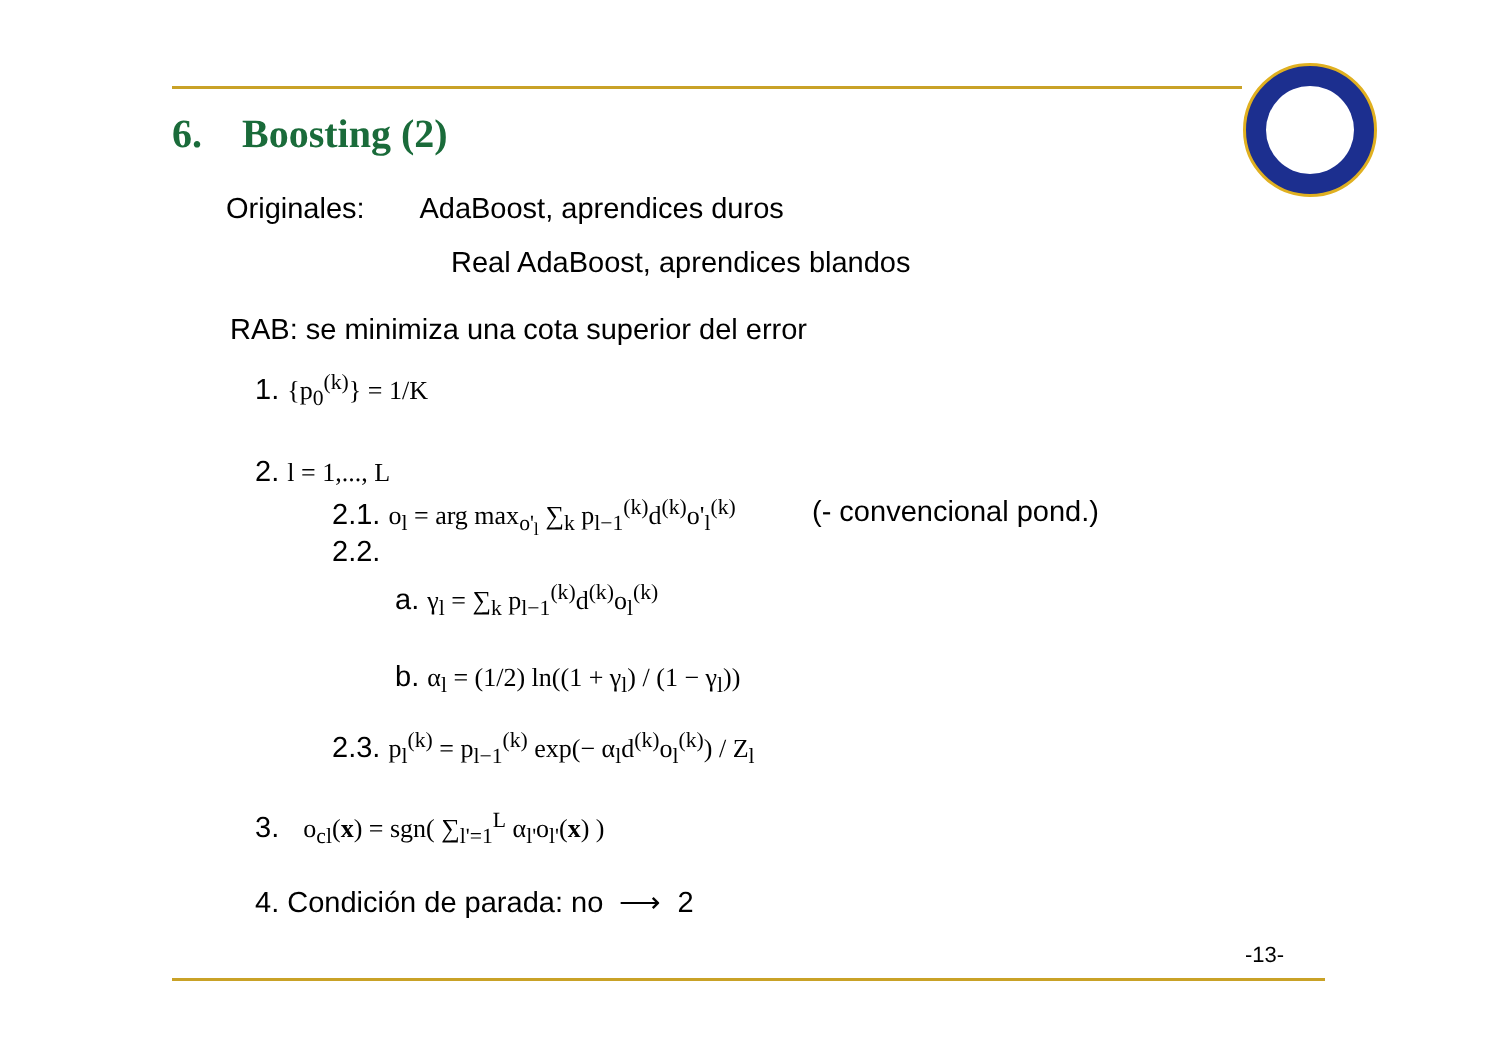6. Boosting (2)
Originales: AdaBoost, aprendices duros
Real AdaBoost, aprendices blandos
RAB: se minimiza una cota superior del error
1. {p<sub>0</sub><sup>(k)</sup>} = 1/K
2. l = 1,..., L
2.1. o<sub>l</sub> = arg max<sub>o'<sub>l</sub></sub> ∑<sub>k</sub> p<sub>l−1</sub><sup>(k)</sup>d<sup>(k)</sup>o'<sub>l</sub><sup>(k)</sup> (- convencional pond.)
2.2.
a. γ<sub>l</sub> = ∑<sub>k</sub> p<sub>l−1</sub><sup>(k)</sup>d<sup>(k)</sup>o<sub>l</sub><sup>(k)</sup>
b. α<sub>l</sub> = (1/2) ln((1 + γ<sub>l</sub>) / (1 − γ<sub>l</sub>))
2.3. p<sub>l</sub><sup>(k)</sup> = p<sub>l−1</sub><sup>(k)</sup> exp(− α<sub>l</sub>d<sup>(k)</sup>o<sub>l</sub><sup>(k)</sup>) / Z<sub>l</sub>
3. o<sub>cl</sub>(x) = sgn( ∑<sub>l'=1</sub><sup>L</sup> α<sub>l'</sub>o<sub>l'</sub>(x) )
4. Condición de parada: no ⟶ 2
-13-